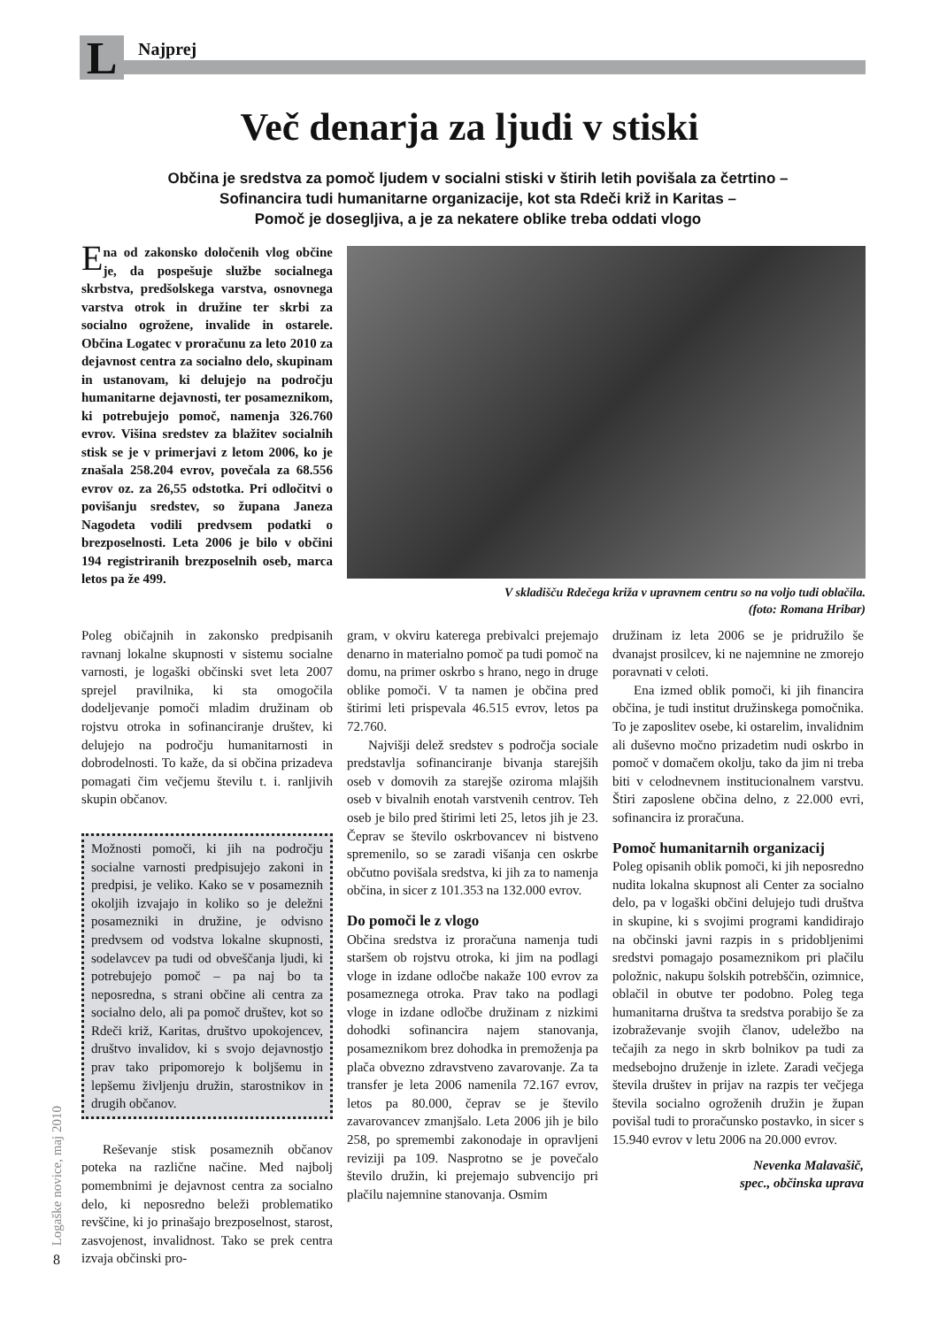L Najprej
Več denarja za ljudi v stiski
Občina je sredstva za pomoč ljudem v socialni stiski v štirih letih povišala za četrtino –
Sofinancira tudi humanitarne organizacije, kot sta Rdeči križ in Karitas –
Pomoč je dosegljiva, a je za nekatere oblike treba oddati vlogo
Ena od zakonsko določenih vlog občine je, da pospešuje službe socialnega skrbstva, predšolskega varstva, osnovnega varstva otrok in družine ter skrbi za socialno ogrožene, invalide in ostarele. Občina Logatec v proračunu za leto 2010 za dejavnost centra za socialno delo, skupinam in ustanovam, ki delujejo na področju humanitarne dejavnosti, ter posameznikom, ki potrebujejo pomoč, namenja 326.760 evrov. Višina sredstev za blažitev socialnih stisk se je v primerjavi z letom 2006, ko je znašala 258.204 evrov, povečala za 68.556 evrov oz. za 26,55 odstotka. Pri odločitvi o povišanju sredstev, so župana Janeza Nagodeta vodili predvsem podatki o brezposelnosti. Leta 2006 je bilo v občini 194 registriranih brezposelnih oseb, marca letos pa že 499.
V skladišču Rdečega križa v upravnem centru so na voljo tudi oblačila.
(foto: Romana Hribar)
Poleg običajnih in zakonsko predpisanih ravnanj lokalne skupnosti v sistemu socialne varnosti, je logaški občinski svet leta 2007 sprejel pravilnika, ki sta omogočila dodeljevanje pomoči mladim družinam ob rojstvu otroka in sofinanciranje društev, ki delujejo na področju humanitarnosti in dobrodelnosti. To kaže, da si občina prizadeva pomagati čim večjemu številu t. i. ranljivih skupin občanov.
Možnosti pomoči, ki jih na področju socialne varnosti predpisujejo zakoni in predpisi, je veliko. Kako se v posameznih okoljih izvajajo in koliko so je deležni posamezniki in družine, je odvisno predvsem od vodstva lokalne skupnosti, sodelavcev pa tudi od obveščanja ljudi, ki potrebujejo pomoč – pa naj bo ta neposredna, s strani občine ali centra za socialno delo, ali pa pomoč društev, kot so Rdeči križ, Karitas, društvo upokojencev, društvo invalidov, ki s svojo dejavnostjo prav tako pripomorejo k boljšemu in lepšemu življenju družin, starostnikov in drugih občanov.
Reševanje stisk posameznih občanov poteka na različne načine. Med najbolj pomembnimi je dejavnost centra za socialno delo, ki neposredno beleži problematiko revščine, ki jo prinašajo brezposelnost, starost, zasvojenost, invalidnost. Tako se prek centra izvaja občinski pro-
gram, v okviru katerega prebivalci prejemajo denarno in materialno pomoč pa tudi pomoč na domu, na primer oskrbo s hrano, nego in druge oblike pomoči. V ta namen je občina pred štirimi leti prispevala 46.515 evrov, letos pa 72.760.
Najvišji delež sredstev s področja sociale predstavlja sofinanciranje bivanja starejših oseb v domovih za starejše oziroma mlajših oseb v bivalnih enotah varstvenih centrov. Teh oseb je bilo pred štirimi leti 25, letos jih je 23. Čeprav se število oskrbovancev ni bistveno spremenilo, so se zaradi višanja cen oskrbe občutno povišala sredstva, ki jih za to namenja občina, in sicer z 101.353 na 132.000 evrov.
Do pomoči le z vlogo
Občina sredstva iz proračuna namenja tudi staršem ob rojstvu otroka, ki jim na podlagi vloge in izdane odločbe nakaže 100 evrov za posameznega otroka. Prav tako na podlagi vloge in izdane odločbe družinam z nizkimi dohodki sofinancira najem stanovanja, posameznikom brez dohodka in premoženja pa plača obvezno zdravstveno zavarovanje. Za ta transfer je leta 2006 namenila 72.167 evrov, letos pa 80.000, čeprav se je število zavarovancev zmanjšalo. Leta 2006 jih je bilo 258, po spremembi zakonodaje in opravljeni reviziji pa 109. Nasprotno se je povečalo število družin, ki prejemajo subvencijo pri plačilu najemnine stanovanja. Osmim
družinam iz leta 2006 se je pridružilo še dvanajst prosilcev, ki ne najemnine ne zmorejo poravnati v celoti.
Ena izmed oblik pomoči, ki jih financira občina, je tudi institut družinskega pomočnika. To je zaposlitev osebe, ki ostarelim, invalidnim ali duševno močno prizadetim nudi oskrbo in pomoč v domačem okolju, tako da jim ni treba biti v celodnevnem institucionalnem varstvu. Štiri zaposlene občina delno, z 22.000 evri, sofinancira iz proračuna.
Pomoč humanitarnih organizacij
Poleg opisanih oblik pomoči, ki jih neposredno nudita lokalna skupnost ali Center za socialno delo, pa v logaški občini delujejo tudi društva in skupine, ki s svojimi programi kandidirajo na občinski javni razpis in s pridobljenimi sredstvi pomagajo posameznikom pri plačilu položnic, nakupu šolskih potrebščin, ozimnice, oblačil in obutve ter podobno. Poleg tega humanitarna društva ta sredstva porabijo še za izobraževanje svojih članov, udeležbo na tečajih za nego in skrb bolnikov pa tudi za medsebojno druženje in izlete. Zaradi večjega števila društev in prijav na razpis ter večjega števila socialno ogroženih družin je župan povišal tudi to proračunsko postavko, in sicer s 15.940 evrov v letu 2006 na 20.000 evrov.
Nevenka Malavašič,
spec., občinska uprava
Logaške novice, maj 2010
8